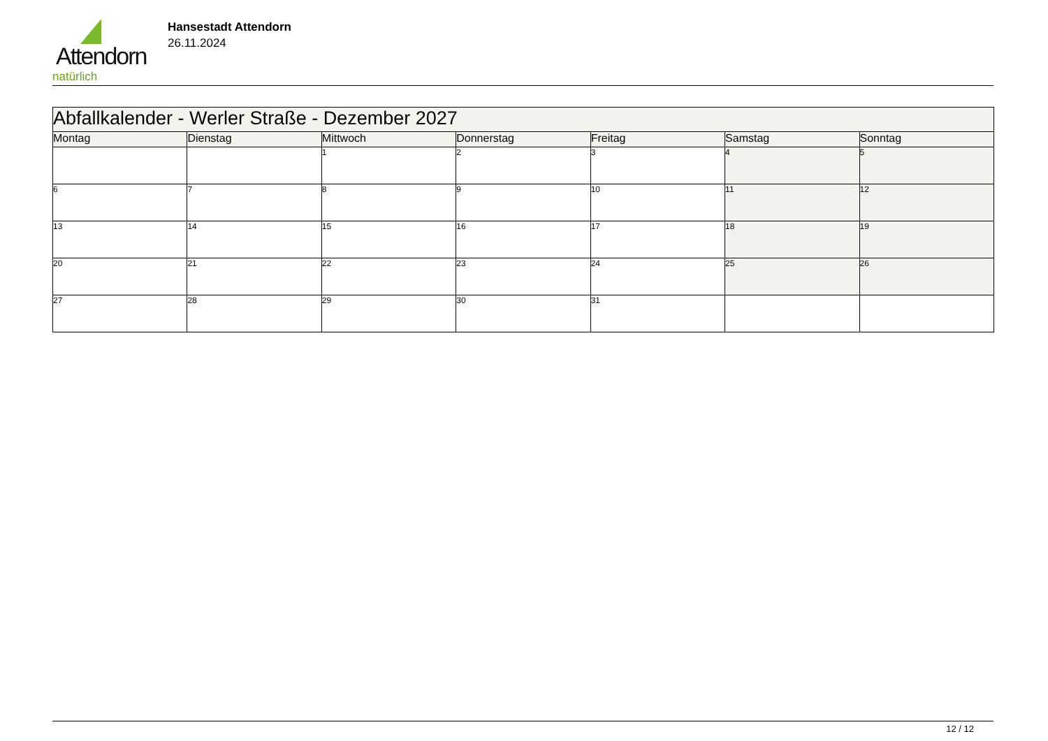Attendorn
natürlich
Hansestadt Attendorn
26.11.2024
| Abfallkalender - Werler Straße - Dezember 2027 | | | | | | |
| Montag | Dienstag | Mittwoch | Donnerstag | Freitag | Samstag | Sonntag |
| | | 1 | 2 | 3 | 4 | 5 |
| 6 | 7 | 8 | 9 | 10 | 11 | 12 |
| 13 | 14 | 15 | 16 | 17 | 18 | 19 |
| 20 | 21 | 22 | 23 | 24 | 25 | 26 |
| 27 | 28 | 29 | 30 | 31 | | |
12 / 12